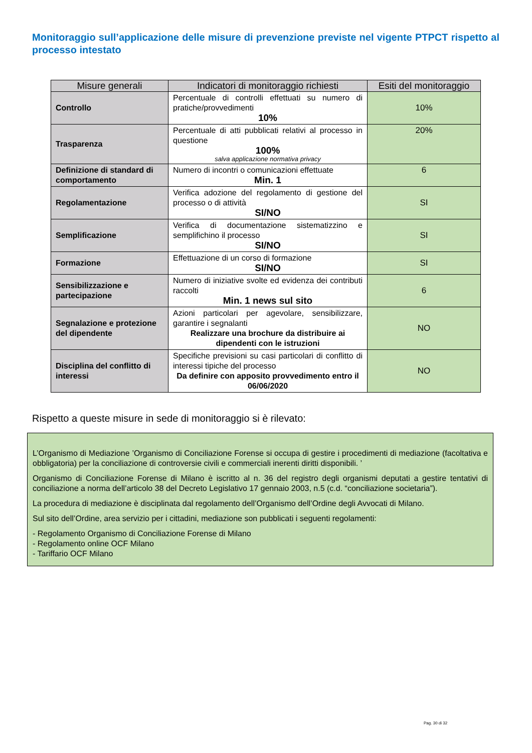Monitoraggio sull’applicazione delle misure di prevenzione previste nel vigente PTPCT rispetto al processo intestato
| Misure generali | Indicatori di monitoraggio richiesti | Esiti del monitoraggio |
| --- | --- | --- |
| Controllo | Percentuale di controlli effettuati su numero di pratiche/provvedimenti 10% | 10% |
| Trasparenza | Percentuale di atti pubblicati relativi al processo in questione 100% salva applicazione normativa privacy | 20% |
| Definizione di standard di comportamento | Numero di incontri o comunicazioni effettuate Min. 1 | 6 |
| Regolamentazione | Verifica adozione del regolamento di gestione del processo o di attività SI/NO | SI |
| Semplificazione | Verifica di documentazione sistematizzino e semplifichino il processo SI/NO | SI |
| Formazione | Effettuazione di un corso di formazione SI/NO | SI |
| Sensibilizzazione e partecipazione | Numero di iniziative svolte ed evidenza dei contributi raccolti Min. 1 news sul sito | 6 |
| Segnalazione e protezione del dipendente | Azioni particolari per agevolare, sensibilizzare, garantire i segnalanti Realizzare una brochure da distribuire ai dipendenti con le istruzioni | NO |
| Disciplina del conflitto di interessi | Specifiche previsioni su casi particolari di conflitto di interessi tipiche del processo Da definire con apposito provvedimento entro il 06/06/2020 | NO |
Rispetto a queste misure in sede di monitoraggio si è rilevato:
L’Organismo di Mediazione ’Organismo di Conciliazione Forense si occupa di gestire i procedimenti di mediazione (facoltativa e obbligatoria) per la conciliazione di controversie civili e commerciali inerenti diritti disponibili. ’
Organismo di Conciliazione Forense di Milano è iscritto al n. 36 del registro degli organismi deputati a gestire tentativi di conciliazione a norma dell’articolo 38 del Decreto Legislativo 17 gennaio 2003, n.5 (c.d. “conciliazione societaria”).
La procedura di mediazione è disciplinata dal regolamento dell’Organismo dell’Ordine degli Avvocati di Milano.
Sul sito dell’Ordine, area servizio per i cittadini, mediazione son pubblicati i seguenti regolamenti:
- Regolamento Organismo di Conciliazione Forense di Milano
- Regolamento online OCF Milano
- Tariffario OCF Milano
Pag. 30 di 32